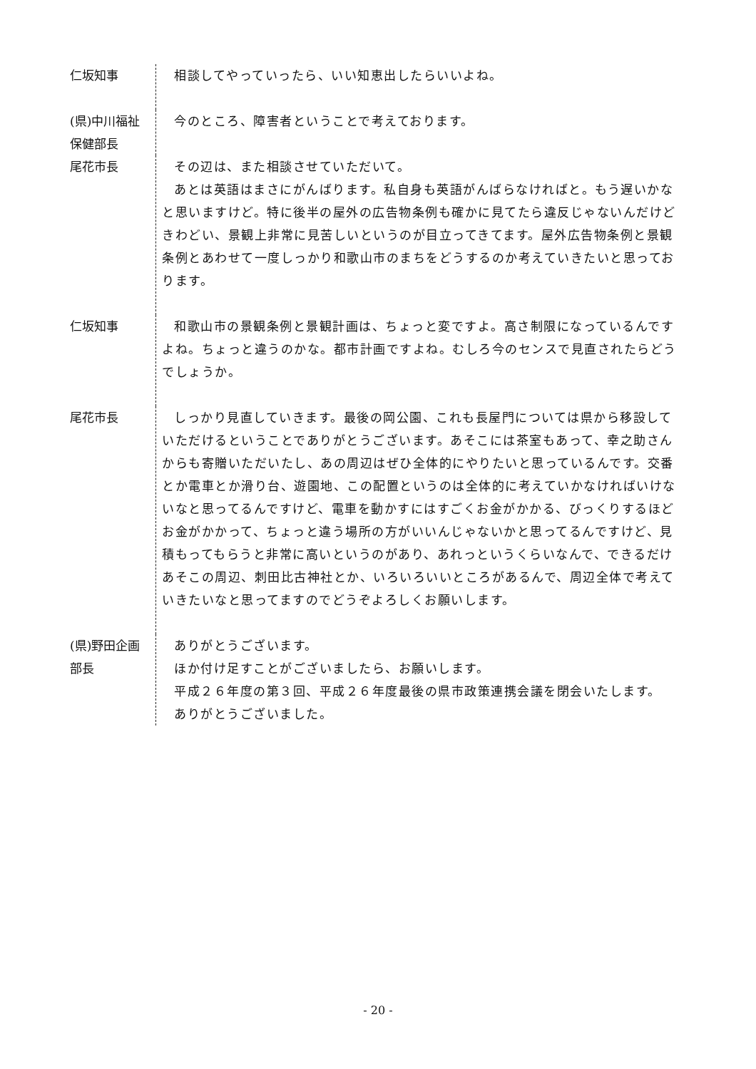仁坂知事 相談してやっていったら、いい知恵出したらいいよね。
(県)中川福祉
保健部長
今のところ、障害者ということで考えております。
尾花市長 その辺は、また相談させていただいて。
あとは英語はまさにがんばります。私自身も英語がんばらなければと。もう遅いかなと思いますけど。特に後半の屋外の広告物条例も確かに見てたら違反じゃないんだけどきわどい、景観上非常に見苦しいというのが目立ってきてます。屋外広告物条例と景観条例とあわせて一度しっかり和歌山市のまちをどうするのか考えていきたいと思っております。
仁坂知事 和歌山市の景観条例と景観計画は、ちょっと変ですよ。高さ制限になっているんですよね。ちょっと違うのかな。都市計画ですよね。むしろ今のセンスで見直されたらどうでしょうか。
尾花市長 しっかり見直していきます。最後の岡公園、これも長屋門については県から移設していただけるということでありがとうございます。あそこには茶室もあって、幸之助さんからも寄贈いただいたし、あの周辺はぜひ全体的にやりたいと思っているんです。交番とか電車とか滑り台、遊園地、この配置というのは全体的に考えていかなければいけないなと思ってるんですけど、電車を動かすにはすごくお金がかかる、びっくりするほどお金がかかって、ちょっと違う場所の方がいいんじゃないかと思ってるんですけど、見積もってもらうと非常に高いというのがあり、あれっというくらいなんで、できるだけあそこの周辺、刺田比古神社とか、いろいろいいところがあるんで、周辺全体で考えていきたいなと思ってますのでどうぞよろしくお願いします。
(県)野田企画
部長
ありがとうございます。
ほか付け足すことがございましたら、お願いします。
平成２６年度の第３回、平成２６年度最後の県市政策連携会議を閉会いたします。
ありがとうございました。
- 20 -